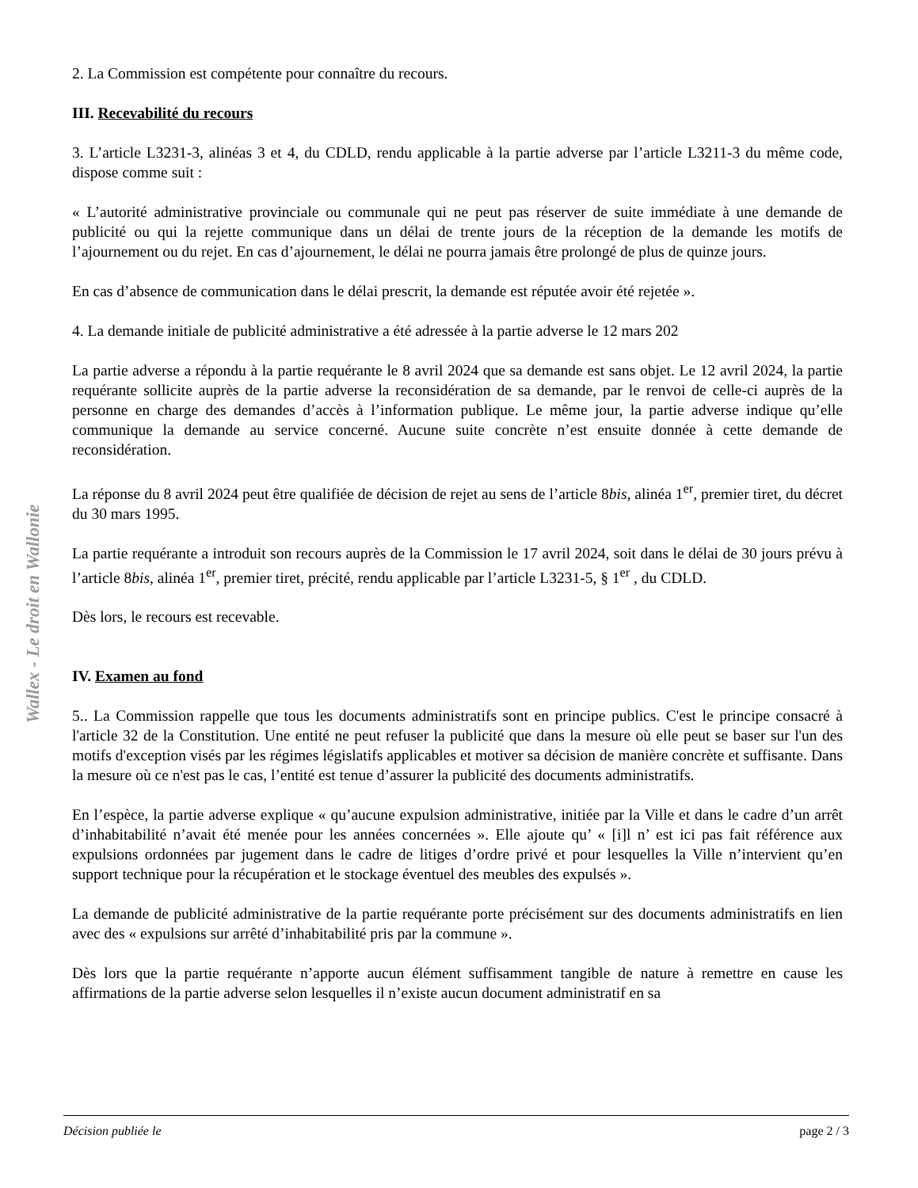Wallex - Le droit en Wallonie
2. La Commission est compétente pour connaître du recours.
III. Recevabilité du recours
3. L’article L3231-3, alinéas 3 et 4, du CDLD, rendu applicable à la partie adverse par l’article L3211-3 du même code, dispose comme suit :
« L’autorité administrative provinciale ou communale qui ne peut pas réserver de suite immédiate à une demande de publicité ou qui la rejette communique dans un délai de trente jours de la réception de la demande les motifs de l’ajournement ou du rejet. En cas d’ajournement, le délai ne pourra jamais être prolongé de plus de quinze jours.
En cas d’absence de communication dans le délai prescrit, la demande est réputée avoir été rejetée ».
4. La demande initiale de publicité administrative a été adressée à la partie adverse le 12 mars 202
La partie adverse a répondu à la partie requérante le 8 avril 2024 que sa demande est sans objet. Le 12 avril 2024, la partie requérante sollicite auprès de la partie adverse la reconsidération de sa demande, par le renvoi de celle-ci auprès de la personne en charge des demandes d’accès à l’information publique. Le même jour, la partie adverse indique qu’elle communique la demande au service concerné. Aucune suite concrète n’est ensuite donnée à cette demande de reconsidération.
La réponse du 8 avril 2024 peut être qualifiée de décision de rejet au sens de l’article 8bis, alinéa 1<sup>er</sup>, premier tiret, du décret du 30 mars 1995.
La partie requérante a introduit son recours auprès de la Commission le 17 avril 2024, soit dans le délai de 30 jours prévu à l’article 8bis, alinéa 1<sup>er</sup>, premier tiret, précité, rendu applicable par l’article L3231-5, § 1<sup>er</sup> , du CDLD.
Dès lors, le recours est recevable.
IV. Examen au fond
5.. La Commission rappelle que tous les documents administratifs sont en principe publics. C'est le principe consacré à l'article 32 de la Constitution. Une entité ne peut refuser la publicité que dans la mesure où elle peut se baser sur l'un des motifs d'exception visés par les régimes législatifs applicables et motiver sa décision de manière concrète et suffisante. Dans la mesure où ce n'est pas le cas, l’entité est tenue d’assurer la publicité des documents administratifs.
En l’espèce, la partie adverse explique « qu’aucune expulsion administrative, initiée par la Ville et dans le cadre d’un arrêt d’inhabitabilité n’avait été menée pour les années concernées ». Elle ajoute qu’ « [i]l n’ est ici pas fait référence aux expulsions ordonnées par jugement dans le cadre de litiges d’ordre privé et pour lesquelles la Ville n’intervient qu’en support technique pour la récupération et le stockage éventuel des meubles des expulsés ».
La demande de publicité administrative de la partie requérante porte précisément sur des documents administratifs en lien avec des « expulsions sur arrêté d’inhabitabilité pris par la commune ».
Dès lors que la partie requérante n’apporte aucun élément suffisamment tangible de nature à remettre en cause les affirmations de la partie adverse selon lesquelles il n’existe aucun document administratif en sa
Décision publiée le page 2 / 3